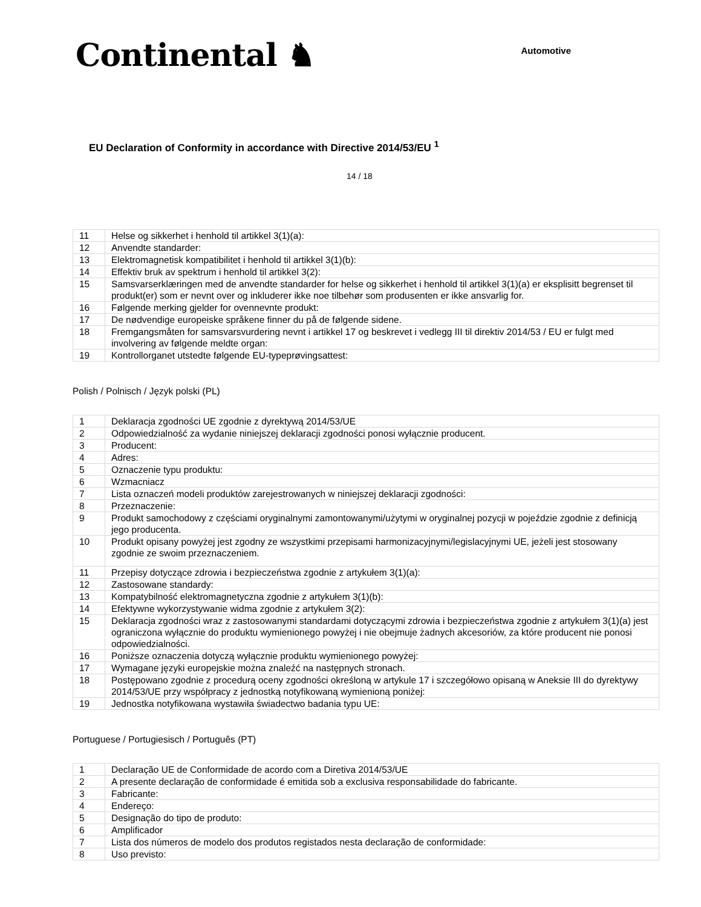Continental ♞
Automotive
EU Declaration of Conformity in accordance with Directive 2014/53/EU <sup>1</sup>
14 / 18
| 11 | Helse og sikkerhet i henhold til artikkel 3(1)(a): |
| 12 | Anvendte standarder: |
| 13 | Elektromagnetisk kompatibilitet i henhold til artikkel 3(1)(b): |
| 14 | Effektiv bruk av spektrum i henhold til artikkel 3(2): |
| 15 | Samsvarserklæringen med de anvendte standarder for helse og sikkerhet i henhold til artikkel 3(1)(a) er eksplisitt begrenset til produkt(er) som er nevnt over og inkluderer ikke noe tilbehør som produsenten er ikke ansvarlig for. |
| 16 | Følgende merking gjelder for ovennevnte produkt: |
| 17 | De nødvendige europeiske språkene finner du på de følgende sidene. |
| 18 | Fremgangsmåten for samsvarsvurdering nevnt i artikkel 17 og beskrevet i vedlegg III til direktiv 2014/53 / EU er fulgt med involvering av følgende meldte organ: |
| 19 | Kontrollorganet utstedte følgende EU-typeprøvingsattest: |
Polish / Polnisch / Język polski (PL)
| 1 | Deklaracja zgodności UE zgodnie z dyrektywą 2014/53/UE |
| 2 | Odpowiedzialność za wydanie niniejszej deklaracji zgodności ponosi wyłącznie producent. |
| 3 | Producent: |
| 4 | Adres: |
| 5 | Oznaczenie typu produktu: |
| 6 | Wzmacniacz |
| 7 | Lista oznaczeń modeli produktów zarejestrowanych w niniejszej deklaracji zgodności: |
| 8 | Przeznaczenie: |
| 9 | Produkt samochodowy z częściami oryginalnymi zamontowanymi/użytymi w oryginalnej pozycji w pojeździe zgodnie z definicją jego producenta. |
| 10 | Produkt opisany powyżej jest zgodny ze wszystkimi przepisami harmonizacyjnymi/legislacyjnymi UE, jeżeli jest stosowany zgodnie ze swoim przeznaczeniem. |
| 11 | Przepisy dotyczące zdrowia i bezpieczeństwa zgodnie z artykułem 3(1)(a): |
| 12 | Zastosowane standardy: |
| 13 | Kompatybilność elektromagnetyczna zgodnie z artykułem 3(1)(b): |
| 14 | Efektywne wykorzystywanie widma zgodnie z artykułem 3(2): |
| 15 | Deklaracja zgodności wraz z zastosowanymi standardami dotyczącymi zdrowia i bezpieczeństwa zgodnie z artykułem 3(1)(a) jest ograniczona wyłącznie do produktu wymienionego powyżej i nie obejmuje żadnych akcesoriów, za które producent nie ponosi odpowiedzialności. |
| 16 | Poniższe oznaczenia dotyczą wyłącznie produktu wymienionego powyżej: |
| 17 | Wymagane języki europejskie można znaleźć na następnych stronach. |
| 18 | Postępowano zgodnie z procedurą oceny zgodności określoną w artykule 17 i szczegółowo opisaną w Aneksie III do dyrektywy 2014/53/UE przy współpracy z jednostką notyfikowaną wymienioną poniżej: |
| 19 | Jednostka notyfikowana wystawiła świadectwo badania typu UE: |
Portuguese / Portugiesisch / Português (PT)
| 1 | Declaração UE de Conformidade de acordo com a Diretiva 2014/53/UE |
| 2 | A presente declaração de conformidade é emitida sob a exclusiva responsabilidade do fabricante. |
| 3 | Fabricante: |
| 4 | Endereço: |
| 5 | Designação do tipo de produto: |
| 6 | Amplificador |
| 7 | Lista dos números de modelo dos produtos registados nesta declaração de conformidade: |
| 8 | Uso previsto: |